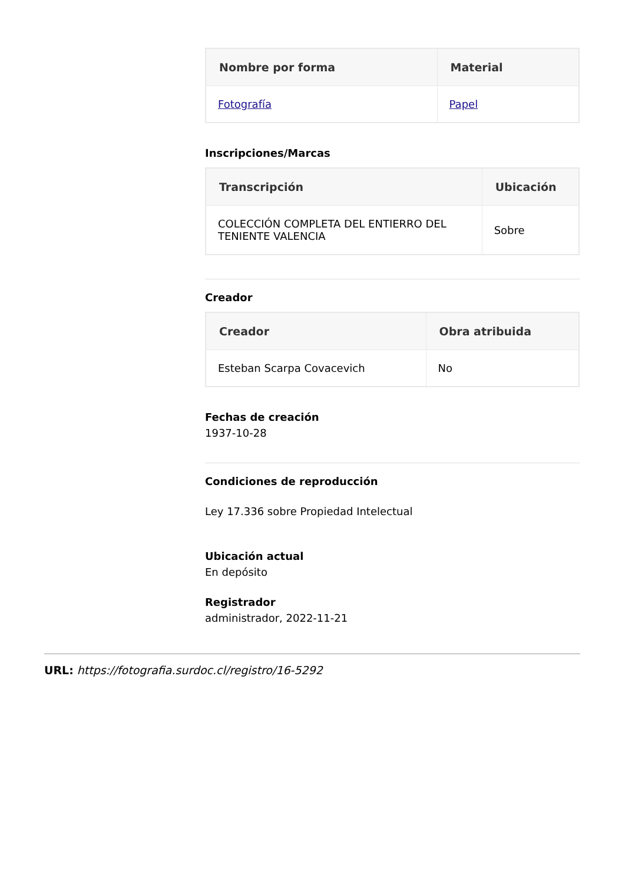| Nombre por forma | Material |
| --- | --- |
| Fotografía | Papel |
Inscripciones/Marcas
| Transcripción | Ubicación |
| --- | --- |
| COLECCIÓN COMPLETA DEL ENTIERRO DEL TENIENTE VALENCIA | Sobre |
Creador
| Creador | Obra atribuida |
| --- | --- |
| Esteban Scarpa Covacevich | No |
Fechas de creación
1937-10-28
Condiciones de reproducción
Ley 17.336 sobre Propiedad Intelectual
Ubicación actual
En depósito
Registrador
administrador, 2022-11-21
URL: https://fotografia.surdoc.cl/registro/16-5292